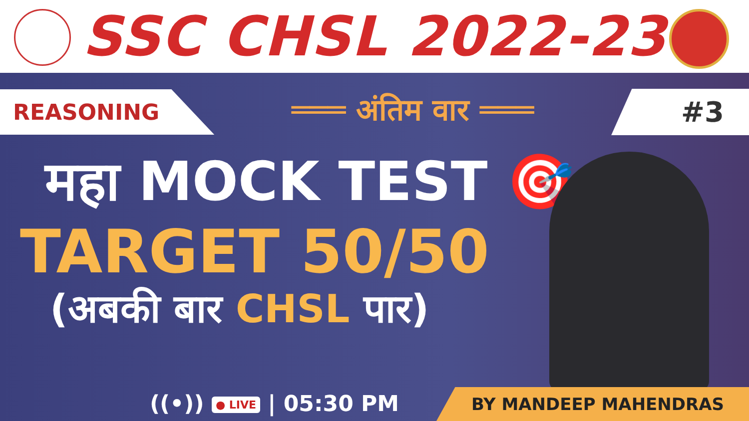SSC CHSL 2022-23
REASONING
═══ अंतिम वार ═══
#3
महा MOCK TEST 🎯
TARGET 50/50
(अबकी बार CHSL पार)
((•)) ● LIVE | 05:30 PM BY MANDEEP MAHENDRAS